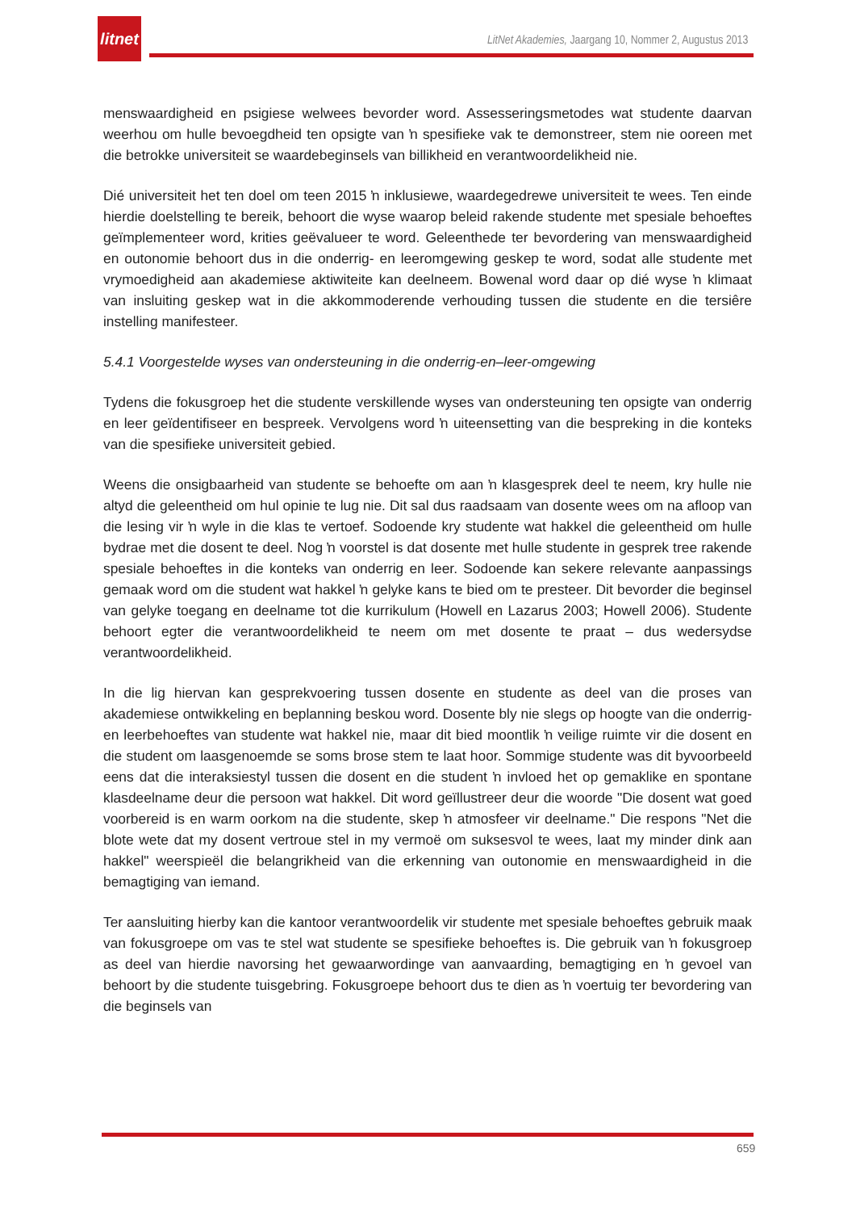litnet
LitNet Akademies, Jaargang 10, Nommer 2, Augustus 2013
menswaardigheid en psigiese welwees bevorder word. Assesseringsmetodes wat studente daarvan weerhou om hulle bevoegdheid ten opsigte van ŉ spesifieke vak te demonstreer, stem nie ooreen met die betrokke universiteit se waardebeginsels van billikheid en verantwoordelikheid nie.
Dié universiteit het ten doel om teen 2015 ŉ inklusiewe, waardegedrewe universiteit te wees. Ten einde hierdie doelstelling te bereik, behoort die wyse waarop beleid rakende studente met spesiale behoeftes geïmplementeer word, krities geëvalueer te word. Geleenthede ter bevordering van menswaardigheid en outonomie behoort dus in die onderrig- en leeromgewing geskep te word, sodat alle studente met vrymoedigheid aan akademiese aktiwiteite kan deelneem. Bowenal word daar op dié wyse ŉ klimaat van insluiting geskep wat in die akkommoderende verhouding tussen die studente en die tersiêre instelling manifesteer.
5.4.1 Voorgestelde wyses van ondersteuning in die onderrig-en–leer-omgewing
Tydens die fokusgroep het die studente verskillende wyses van ondersteuning ten opsigte van onderrig en leer geïdentifiseer en bespreek. Vervolgens word ŉ uiteensetting van die bespreking in die konteks van die spesifieke universiteit gebied.
Weens die onsigbaarheid van studente se behoefte om aan ŉ klasgesprek deel te neem, kry hulle nie altyd die geleentheid om hul opinie te lug nie. Dit sal dus raadsaam van dosente wees om na afloop van die lesing vir ŉ wyle in die klas te vertoef. Sodoende kry studente wat hakkel die geleentheid om hulle bydrae met die dosent te deel. Nog ŉ voorstel is dat dosente met hulle studente in gesprek tree rakende spesiale behoeftes in die konteks van onderrig en leer. Sodoende kan sekere relevante aanpassings gemaak word om die student wat hakkel ŉ gelyke kans te bied om te presteer. Dit bevorder die beginsel van gelyke toegang en deelname tot die kurrikulum (Howell en Lazarus 2003; Howell 2006). Studente behoort egter die verantwoordelikheid te neem om met dosente te praat – dus wedersydse verantwoordelikheid.
In die lig hiervan kan gesprekvoering tussen dosente en studente as deel van die proses van akademiese ontwikkeling en beplanning beskou word. Dosente bly nie slegs op hoogte van die onderrig- en leerbehoeftes van studente wat hakkel nie, maar dit bied moontlik ŉ veilige ruimte vir die dosent en die student om laasgenoemde se soms brose stem te laat hoor. Sommige studente was dit byvoorbeeld eens dat die interaksiestyl tussen die dosent en die student ŉ invloed het op gemaklike en spontane klasdeelname deur die persoon wat hakkel. Dit word geïllustreer deur die woorde "Die dosent wat goed voorbereid is en warm oorkom na die studente, skep ŉ atmosfeer vir deelname." Die respons "Net die blote wete dat my dosent vertroue stel in my vermoë om suksesvol te wees, laat my minder dink aan hakkel" weerspieël die belangrikheid van die erkenning van outonomie en menswaardigheid in die bemagtiging van iemand.
Ter aansluiting hierby kan die kantoor verantwoordelik vir studente met spesiale behoeftes gebruik maak van fokusgroepe om vas te stel wat studente se spesifieke behoeftes is. Die gebruik van ŉ fokusgroep as deel van hierdie navorsing het gewaarwordinge van aanvaarding, bemagtiging en ŉ gevoel van behoort by die studente tuisgebring. Fokusgroepe behoort dus te dien as ŉ voertuig ter bevordering van die beginsels van
659